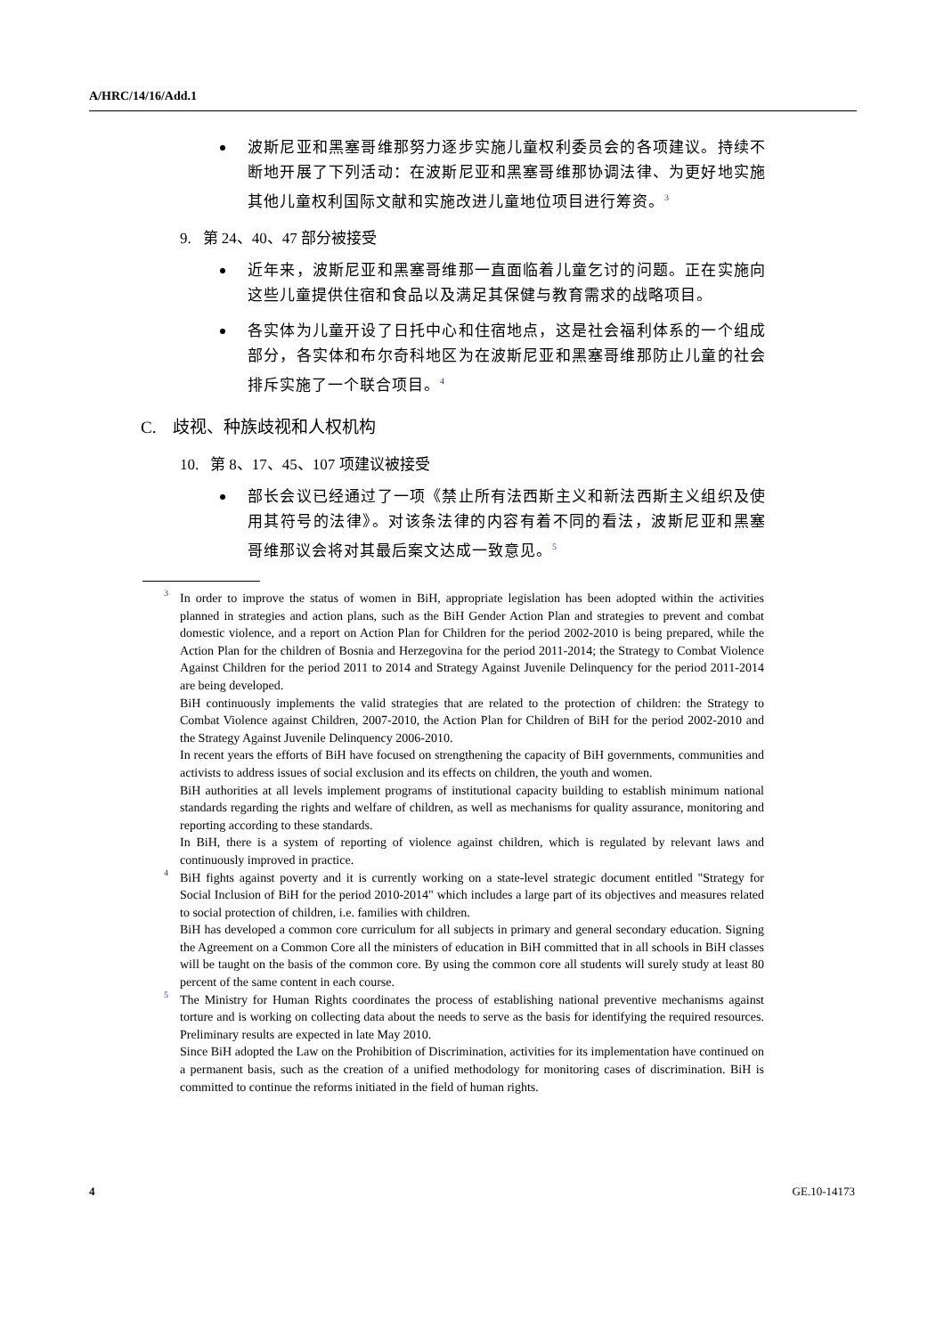A/HRC/14/16/Add.1
波斯尼亚和黑塞哥维那努力逐步实施儿童权利委员会的各项建议。持续不断地开展了下列活动：在波斯尼亚和黑塞哥维那协调法律、为更好地实施其他儿童权利国际文献和实施改进儿童地位项目进行筹资。<sup>3</sup>
9. 第 24、40、47 部分被接受
近年来，波斯尼亚和黑塞哥维那一直面临着儿童乞讨的问题。正在实施向这些儿童提供住宿和食品以及满足其保健与教育需求的战略项目。
各实体为儿童开设了日托中心和住宿地点，这是社会福利体系的一个组成部分，各实体和布尔奇科地区为在波斯尼亚和黑塞哥维那防止儿童的社会排斥实施了一个联合项目。<sup>4</sup>
C. 歧视、种族歧视和人权机构
10. 第 8、17、45、107 项建议被接受
部长会议已经通过了一项《禁止所有法西斯主义和新法西斯主义组织及使用其符号的法律》。对该条法律的内容有着不同的看法，波斯尼亚和黑塞哥维那议会将对其最后案文达成一致意见。<sup>5</sup>
3
In order to improve the status of women in BiH, appropriate legislation has been adopted within the activities planned in strategies and action plans, such as the BiH Gender Action Plan and strategies to prevent and combat domestic violence, and a report on Action Plan for Children for the period 2002-2010 is being prepared, while the Action Plan for the children of Bosnia and Herzegovina for the period 2011-2014; the Strategy to Combat Violence Against Children for the period 2011 to 2014 and Strategy Against Juvenile Delinquency for the period 2011-2014 are being developed.
BiH continuously implements the valid strategies that are related to the protection of children: the Strategy to Combat Violence against Children, 2007-2010, the Action Plan for Children of BiH for the period 2002-2010 and the Strategy Against Juvenile Delinquency 2006-2010.
In recent years the efforts of BiH have focused on strengthening the capacity of BiH governments, communities and activists to address issues of social exclusion and its effects on children, the youth and women.
BiH authorities at all levels implement programs of institutional capacity building to establish minimum national standards regarding the rights and welfare of children, as well as mechanisms for quality assurance, monitoring and reporting according to these standards.
In BiH, there is a system of reporting of violence against children, which is regulated by relevant laws and continuously improved in practice.
4
BiH fights against poverty and it is currently working on a state-level strategic document entitled "Strategy for Social Inclusion of BiH for the period 2010-2014" which includes a large part of its objectives and measures related to social protection of children, i.e. families with children.
BiH has developed a common core curriculum for all subjects in primary and general secondary education. Signing the Agreement on a Common Core all the ministers of education in BiH committed that in all schools in BiH classes will be taught on the basis of the common core. By using the common core all students will surely study at least 80 percent of the same content in each course.
5
The Ministry for Human Rights coordinates the process of establishing national preventive mechanisms against torture and is working on collecting data about the needs to serve as the basis for identifying the required resources. Preliminary results are expected in late May 2010.
Since BiH adopted the Law on the Prohibition of Discrimination, activities for its implementation have continued on a permanent basis, such as the creation of a unified methodology for monitoring cases of discrimination. BiH is committed to continue the reforms initiated in the field of human rights.
4 GE.10-14173